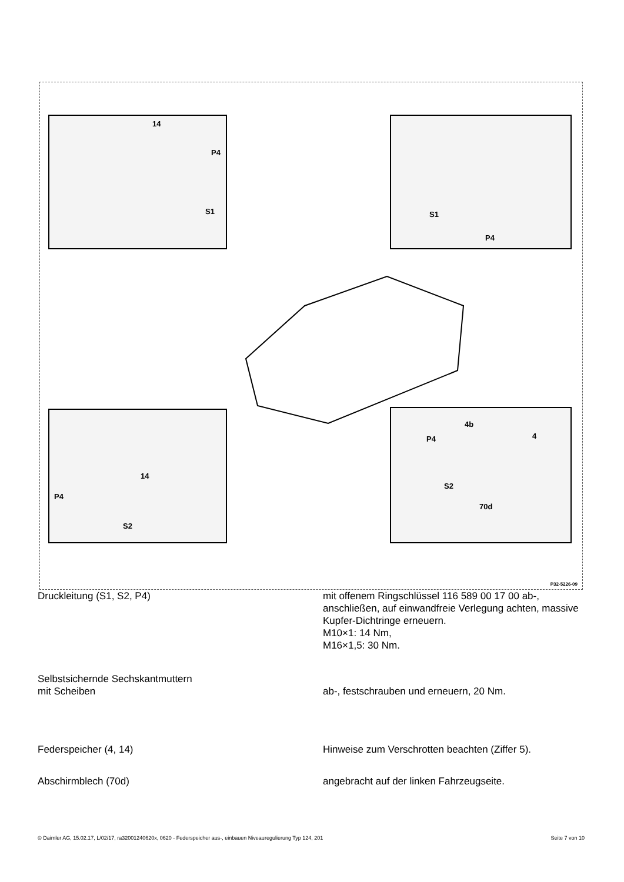14
P4
S1
S1
P4
14
P4
S2
4b
P4 4
S2
70d
P32-5226-09
Druckleitung (S1, S2, P4) mit offenem Ringschlüssel 116 589 00 17 00 ab-, anschließen, auf einwandfreie Verlegung achten, massive Kupfer-Dichtringe erneuern.
M10×1: 14 Nm,
M16×1,5: 30 Nm.
Selbstsichernde Sechskantmuttern
mit Scheiben
ab-, festschrauben und erneuern, 20 Nm.
Federspeicher (4, 14) Hinweise zum Verschrotten beachten (Ziffer 5).
Abschirmblech (70d) angebracht auf der linken Fahrzeugseite.
© Daimler AG, 15.02.17, L/02/17, ra32001240620x, 0620 - Federspeicher aus-, einbauen Niveauregulierung Typ 124, 201 Seite 7 von 10